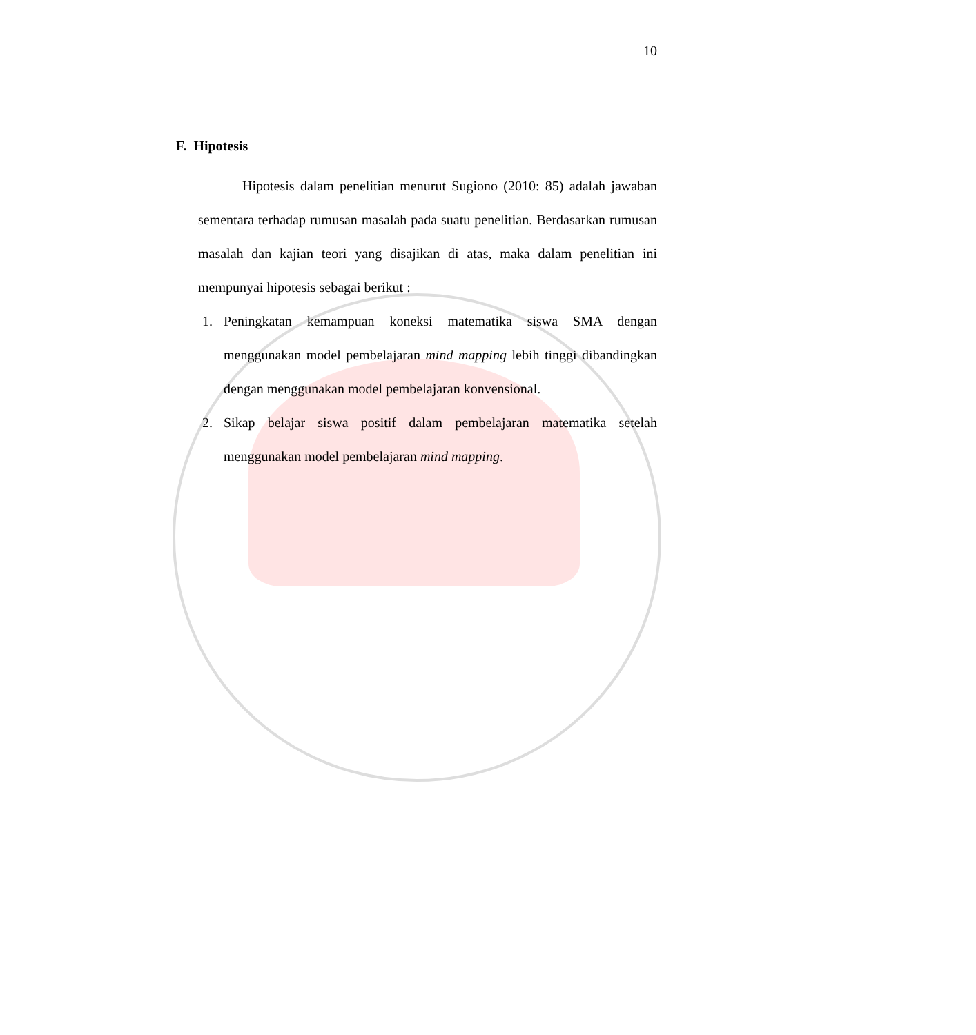10
F. Hipotesis
Hipotesis dalam penelitian menurut Sugiono (2010: 85) adalah jawaban sementara terhadap rumusan masalah pada suatu penelitian. Berdasarkan rumusan masalah dan kajian teori yang disajikan di atas, maka dalam penelitian ini mempunyai hipotesis sebagai berikut :
1. Peningkatan kemampuan koneksi matematika siswa SMA dengan menggunakan model pembelajaran mind mapping lebih tinggi dibandingkan dengan menggunakan model pembelajaran konvensional.
2. Sikap belajar siswa positif dalam pembelajaran matematika setelah menggunakan model pembelajaran mind mapping.